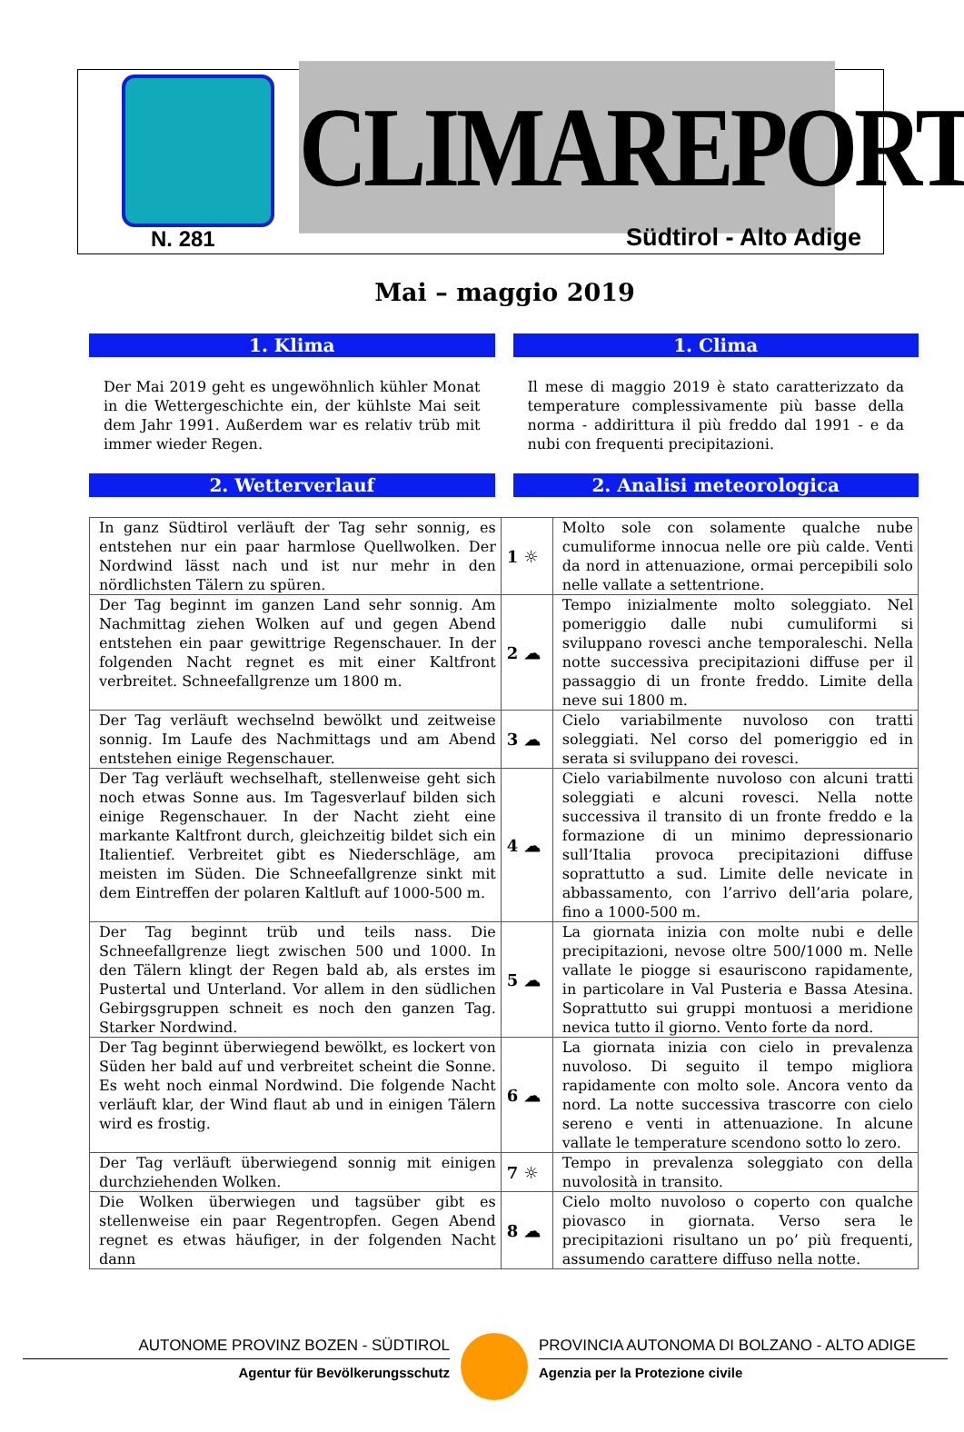CLIMAREPORT
N. 281 Südtirol - Alto Adige
Mai – maggio 2019
1. Klima
Der Mai 2019 geht es ungewöhnlich kühler Monat in die Wettergeschichte ein, der kühlste Mai seit dem Jahr 1991. Außerdem war es relativ trüb mit immer wieder Regen.
1. Clima
Il mese di maggio 2019 è stato caratterizzato da temperature complessivamente più basse della norma - addirittura il più freddo dal 1991 - e da nubi con frequenti precipitazioni.
2. Wetterverlauf 2. Analisi meteorologica
| In ganz Südtirol verläuft der Tag sehr sonnig, es entstehen nur ein paar harmlose Quellwolken. Der Nordwind lässt nach und ist nur mehr in den nördlichsten Tälern zu spüren. | 1 ☼ | Molto sole con solamente qualche nube cumuliforme innocua nelle ore più calde. Venti da nord in attenuazione, ormai percepibili solo nelle vallate a settentrione. |
| Der Tag beginnt im ganzen Land sehr sonnig. Am Nachmittag ziehen Wolken auf und gegen Abend entstehen ein paar gewittrige Regenschauer. In der folgenden Nacht regnet es mit einer Kaltfront verbreitet. Schneefallgrenze um 1800 m. | 2 ☁ | Tempo inizialmente molto soleggiato. Nel pomeriggio dalle nubi cumuliformi si sviluppano rovesci anche temporaleschi. Nella notte successiva precipitazioni diffuse per il passaggio di un fronte freddo. Limite della neve sui 1800 m. |
| Der Tag verläuft wechselnd bewölkt und zeitweise sonnig. Im Laufe des Nachmittags und am Abend entstehen einige Regenschauer. | 3 ☁ | Cielo variabilmente nuvoloso con tratti soleggiati. Nel corso del pomeriggio ed in serata si sviluppano dei rovesci. |
| Der Tag verläuft wechselhaft, stellenweise geht sich noch etwas Sonne aus. Im Tagesverlauf bilden sich einige Regenschauer. In der Nacht zieht eine markante Kaltfront durch, gleichzeitig bildet sich ein Italientief. Verbreitet gibt es Niederschläge, am meisten im Süden. Die Schneefallgrenze sinkt mit dem Eintreffen der polaren Kaltluft auf 1000-500 m. | 4 ☁ | Cielo variabilmente nuvoloso con alcuni tratti soleggiati e alcuni rovesci. Nella notte successiva il transito di un fronte freddo e la formazione di un minimo depressionario sull’Italia provoca precipitazioni diffuse soprattutto a sud. Limite delle nevicate in abbassamento, con l’arrivo dell’aria polare, fino a 1000-500 m. |
| Der Tag beginnt trüb und teils nass. Die Schneefallgrenze liegt zwischen 500 und 1000. In den Tälern klingt der Regen bald ab, als erstes im Pustertal und Unterland. Vor allem in den südlichen Gebirgsgruppen schneit es noch den ganzen Tag. Starker Nordwind. | 5 ☁ | La giornata inizia con molte nubi e delle precipitazioni, nevose oltre 500/1000 m. Nelle vallate le piogge si esauriscono rapidamente, in particolare in Val Pusteria e Bassa Atesina. Soprattutto sui gruppi montuosi a meridione nevica tutto il giorno. Vento forte da nord. |
| Der Tag beginnt überwiegend bewölkt, es lockert von Süden her bald auf und verbreitet scheint die Sonne. Es weht noch einmal Nordwind. Die folgende Nacht verläuft klar, der Wind flaut ab und in einigen Tälern wird es frostig. | 6 ☁ | La giornata inizia con cielo in prevalenza nuvoloso. Di seguito il tempo migliora rapidamente con molto sole. Ancora vento da nord. La notte successiva trascorre con cielo sereno e venti in attenuazione. In alcune vallate le temperature scendono sotto lo zero. |
| Der Tag verläuft überwiegend sonnig mit einigen durchziehenden Wolken. | 7 ☼ | Tempo in prevalenza soleggiato con della nuvolosità in transito. |
| Die Wolken überwiegen und tagsüber gibt es stellenweise ein paar Regentropfen. Gegen Abend regnet es etwas häufiger, in der folgenden Nacht dann | 8 ☁ | Cielo molto nuvoloso o coperto con qualche piovasco in giornata. Verso sera le precipitazioni risultano un po’ più frequenti, assumendo carattere diffuso nella notte. |
AUTONOME PROVINZ BOZEN - SÜDTIROL
Agentur für Bevölkerungsschutz
PROVINCIA AUTONOMA DI BOLZANO - ALTO ADIGE
Agenzia per la Protezione civile